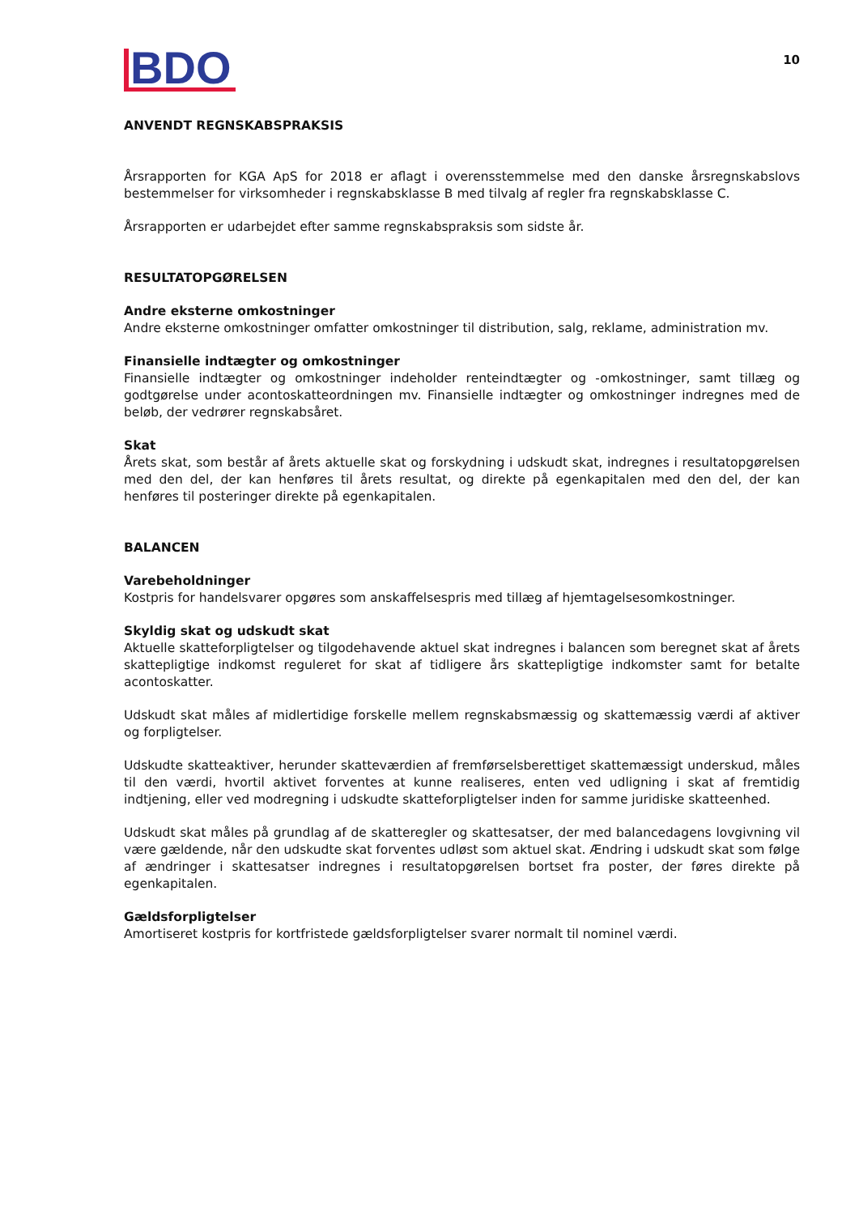BDO
10
ANVENDT REGNSKABSPRAKSIS
Årsrapporten for KGA ApS for 2018 er aflagt i overensstemmelse med den danske årsregnskabslovs bestemmelser for virksomheder i regnskabsklasse B med tilvalg af regler fra regnskabsklasse C.
Årsrapporten er udarbejdet efter samme regnskabspraksis som sidste år.
RESULTATOPGØRELSEN
Andre eksterne omkostninger
Andre eksterne omkostninger omfatter omkostninger til distribution, salg, reklame, administration mv.
Finansielle indtægter og omkostninger
Finansielle indtægter og omkostninger indeholder renteindtægter og -omkostninger, samt tillæg og godtgørelse under acontoskatteordningen mv. Finansielle indtægter og omkostninger indregnes med de beløb, der vedrører regnskabsåret.
Skat
Årets skat, som består af årets aktuelle skat og forskydning i udskudt skat, indregnes i resultatopgørelsen med den del, der kan henføres til årets resultat, og direkte på egenkapitalen med den del, der kan henføres til posteringer direkte på egenkapitalen.
BALANCEN
Varebeholdninger
Kostpris for handelsvarer opgøres som anskaffelsespris med tillæg af hjemtagelsesomkostninger.
Skyldig skat og udskudt skat
Aktuelle skatteforpligtelser og tilgodehavende aktuel skat indregnes i balancen som beregnet skat af årets skattepligtige indkomst reguleret for skat af tidligere års skattepligtige indkomster samt for betalte acontoskatter.
Udskudt skat måles af midlertidige forskelle mellem regnskabsmæssig og skattemæssig værdi af aktiver og forpligtelser.
Udskudte skatteaktiver, herunder skatteværdien af fremførselsberettiget skattemæssigt underskud, måles til den værdi, hvortil aktivet forventes at kunne realiseres, enten ved udligning i skat af fremtidig indtjening, eller ved modregning i udskudte skatteforpligtelser inden for samme juridiske skatteenhed.
Udskudt skat måles på grundlag af de skatteregler og skattesatser, der med balancedagens lovgivning vil være gældende, når den udskudte skat forventes udløst som aktuel skat. Ændring i udskudt skat som følge af ændringer i skattesatser indregnes i resultatopgørelsen bortset fra poster, der føres direkte på egenkapitalen.
Gældsforpligtelser
Amortiseret kostpris for kortfristede gældsforpligtelser svarer normalt til nominel værdi.